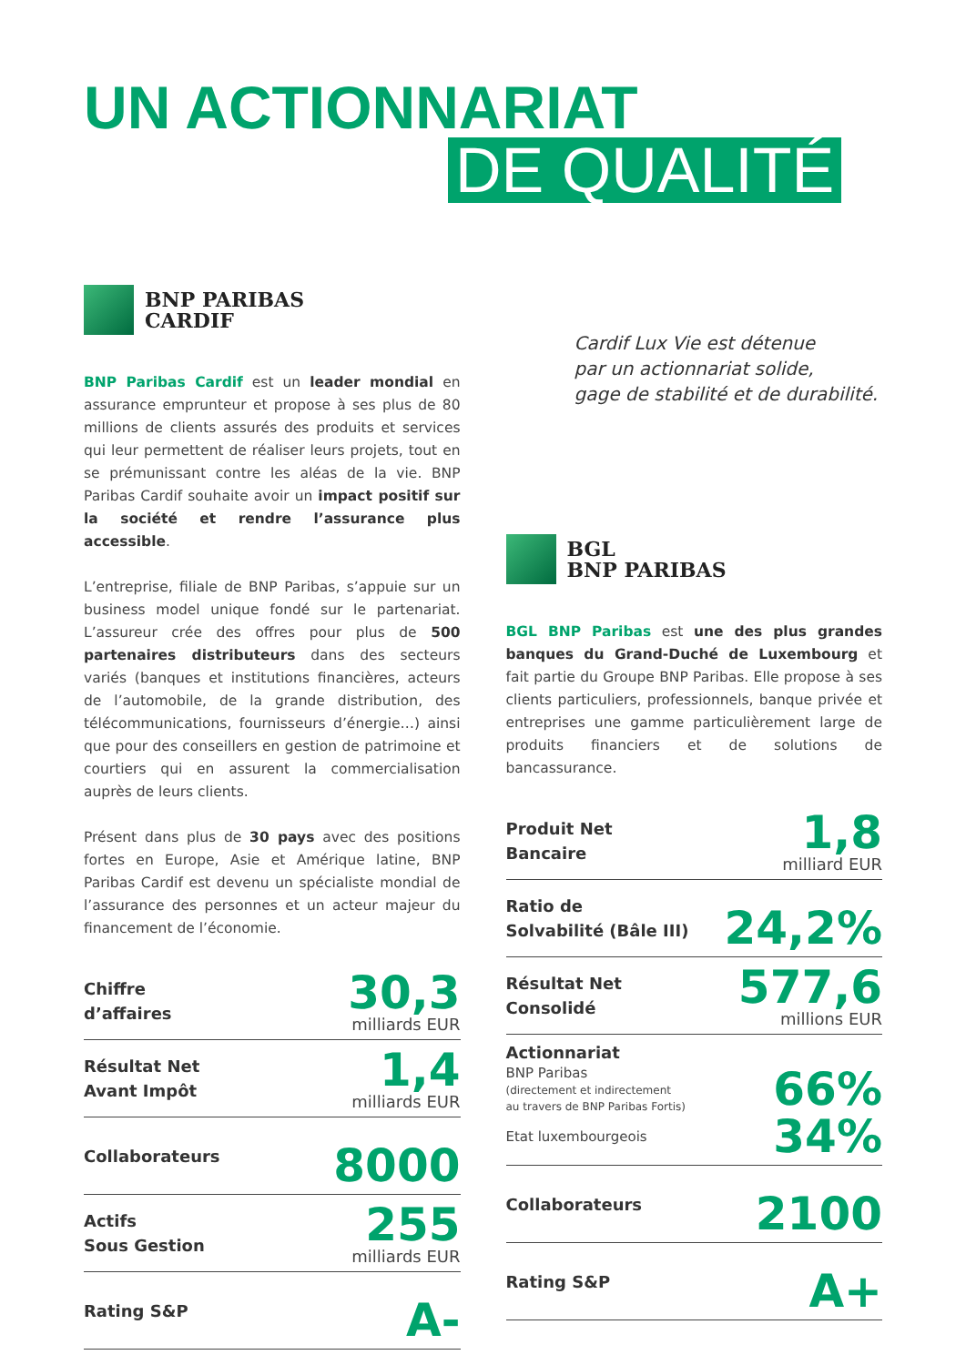UN ACTIONNARIAT
DE QUALITÉ
BNP PARIBAS
CARDIF
BNP Paribas Cardif est un leader mondial en assurance emprunteur et propose à ses plus de 80 millions de clients assurés des produits et services qui leur permettent de réaliser leurs projets, tout en se prémunissant contre les aléas de la vie. BNP Paribas Cardif souhaite avoir un impact positif sur la société et rendre l’assurance plus accessible.
L’entreprise, filiale de BNP Paribas, s’appuie sur un business model unique fondé sur le partenariat. L’assureur crée des offres pour plus de 500 partenaires distributeurs dans des secteurs variés (banques et institutions financières, acteurs de l’automobile, de la grande distribution, des télécommunications, fournisseurs d’énergie…) ainsi que pour des conseillers en gestion de patrimoine et courtiers qui en assurent la commercialisation auprès de leurs clients.
Présent dans plus de 30 pays avec des positions fortes en Europe, Asie et Amérique latine, BNP Paribas Cardif est devenu un spécialiste mondial de l’assurance des personnes et un acteur majeur du financement de l’économie.
Chiffre
d’affaires
30,3
milliards EUR
Résultat Net
Avant Impôt
1,4
milliards EUR
Collaborateurs
8000
Actifs
Sous Gestion
255
milliards EUR
Rating S&P
A-
Cardif Lux Vie est détenue
par un actionnariat solide,
gage de stabilité et de durabilité.
BGL
BNP PARIBAS
BGL BNP Paribas est une des plus grandes banques du Grand-Duché de Luxembourg et fait partie du Groupe BNP Paribas. Elle propose à ses clients particuliers, professionnels, banque privée et entreprises une gamme particulièrement large de produits financiers et de solutions de bancassurance.
Produit Net
Bancaire
1,8
milliard EUR
Ratio de
Solvabilité (Bâle III)
24,2%
Résultat Net
Consolidé
577,6
millions EUR
Actionnariat
BNP Paribas
(directement et indirectement
au travers de BNP Paribas Fortis)
66%
Etat luxembourgeois
34%
Collaborateurs
2100
Rating S&P
A+